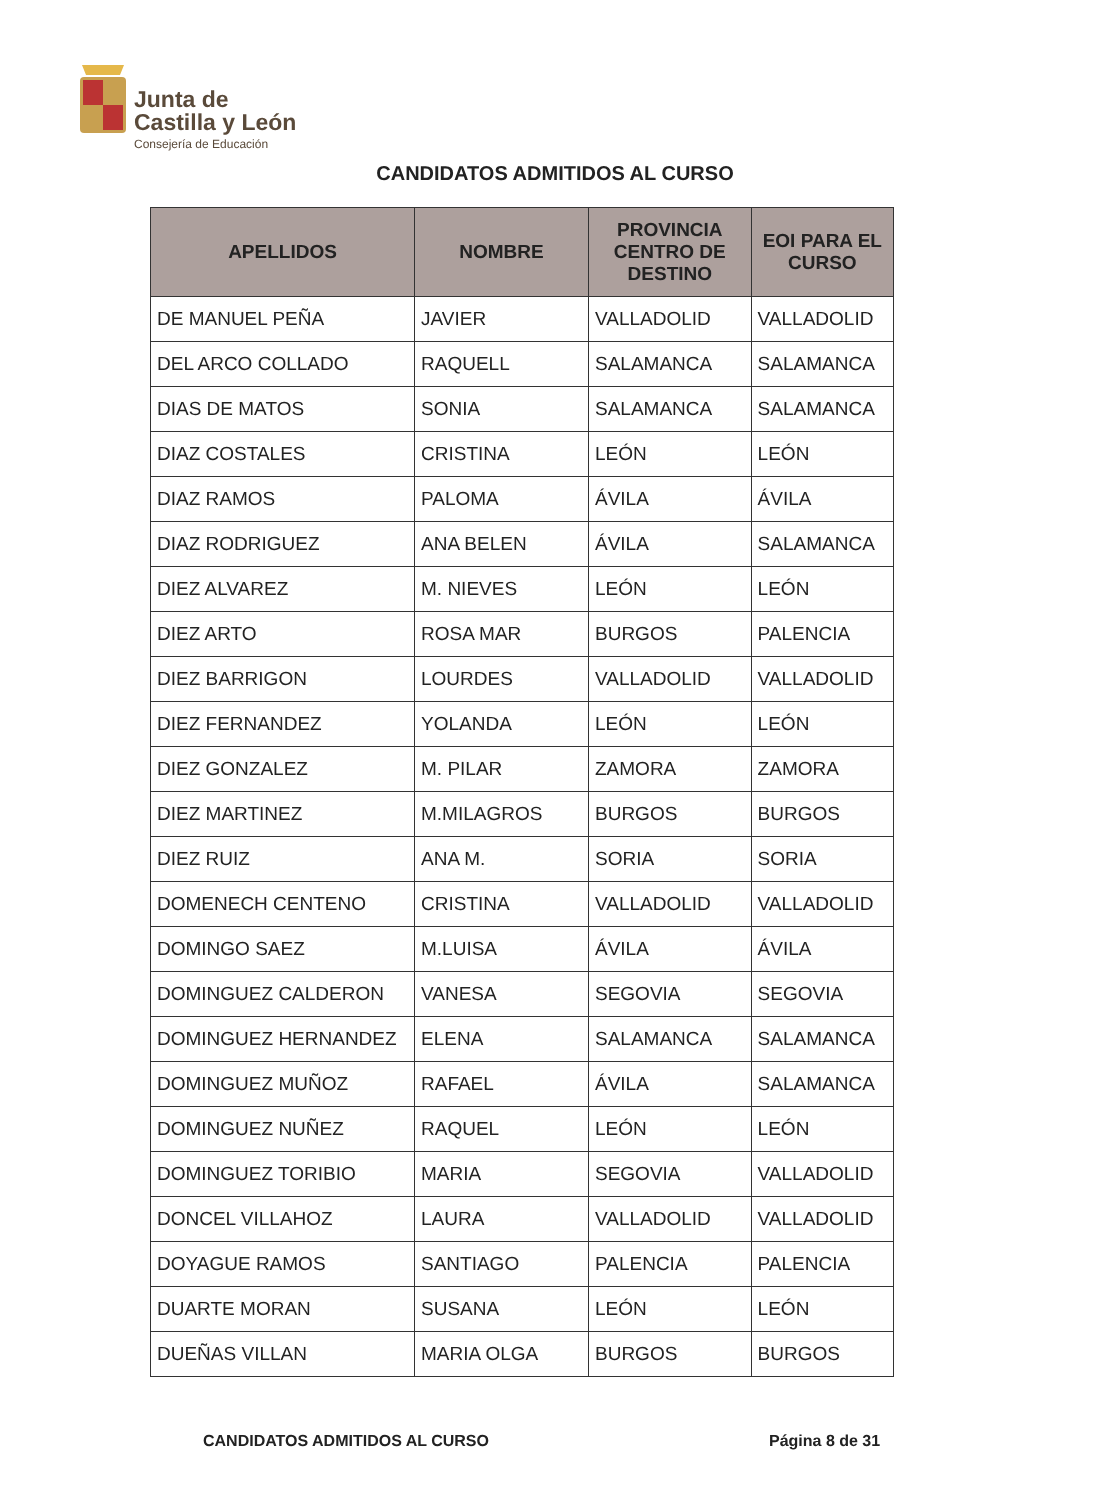Junta de
Castilla y León
Consejería de Educación
CANDIDATOS ADMITIDOS AL CURSO
| APELLIDOS | NOMBRE | PROVINCIA CENTRO DE DESTINO | EOI PARA EL CURSO |
| --- | --- | --- | --- |
| DE MANUEL PEÑA | JAVIER | VALLADOLID | VALLADOLID |
| DEL ARCO COLLADO | RAQUELL | SALAMANCA | SALAMANCA |
| DIAS DE MATOS | SONIA | SALAMANCA | SALAMANCA |
| DIAZ COSTALES | CRISTINA | LEÓN | LEÓN |
| DIAZ RAMOS | PALOMA | ÁVILA | ÁVILA |
| DIAZ RODRIGUEZ | ANA BELEN | ÁVILA | SALAMANCA |
| DIEZ ALVAREZ | M. NIEVES | LEÓN | LEÓN |
| DIEZ ARTO | ROSA MAR | BURGOS | PALENCIA |
| DIEZ BARRIGON | LOURDES | VALLADOLID | VALLADOLID |
| DIEZ FERNANDEZ | YOLANDA | LEÓN | LEÓN |
| DIEZ GONZALEZ | M. PILAR | ZAMORA | ZAMORA |
| DIEZ MARTINEZ | M.MILAGROS | BURGOS | BURGOS |
| DIEZ RUIZ | ANA M. | SORIA | SORIA |
| DOMENECH CENTENO | CRISTINA | VALLADOLID | VALLADOLID |
| DOMINGO SAEZ | M.LUISA | ÁVILA | ÁVILA |
| DOMINGUEZ CALDERON | VANESA | SEGOVIA | SEGOVIA |
| DOMINGUEZ HERNANDEZ | ELENA | SALAMANCA | SALAMANCA |
| DOMINGUEZ MUÑOZ | RAFAEL | ÁVILA | SALAMANCA |
| DOMINGUEZ NUÑEZ | RAQUEL | LEÓN | LEÓN |
| DOMINGUEZ TORIBIO | MARIA | SEGOVIA | VALLADOLID |
| DONCEL VILLAHOZ | LAURA | VALLADOLID | VALLADOLID |
| DOYAGUE RAMOS | SANTIAGO | PALENCIA | PALENCIA |
| DUARTE MORAN | SUSANA | LEÓN | LEÓN |
| DUEÑAS VILLAN | MARIA OLGA | BURGOS | BURGOS |
CANDIDATOS ADMITIDOS AL CURSO Página 8 de 31